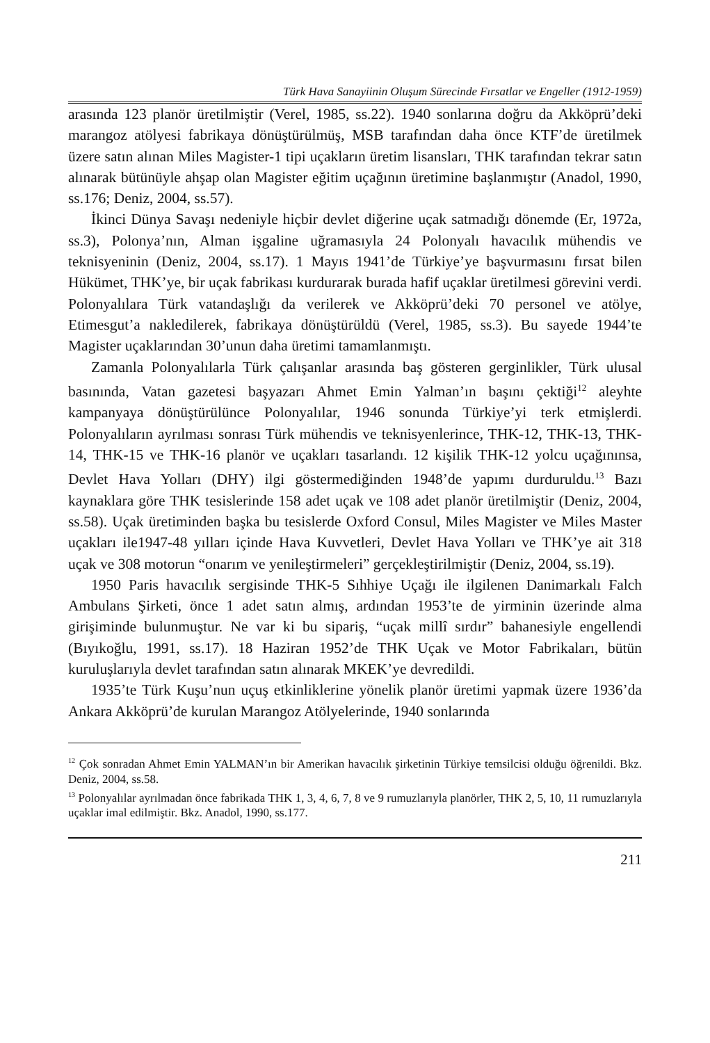Türk Hava Sanayiinin Oluşum Sürecinde Fırsatlar ve Engeller (1912-1959)
arasında 123 planör üretilmiştir (Verel, 1985, ss.22). 1940 sonlarına doğru da Akköprü’deki marangoz atölyesi fabrikaya dönüştürülmüş, MSB tarafından daha önce KTF’de üretilmek üzere satın alınan Miles Magister-1 tipi uçakların üretim lisansları, THK tarafından tekrar satın alınarak bütünüyle ahşap olan Magister eğitim uçağının üretimine başlanmıştır (Anadol, 1990, ss.176; Deniz, 2004, ss.57).
İkinci Dünya Savaşı nedeniyle hiçbir devlet diğerine uçak satmadığı dönemde (Er, 1972a, ss.3), Polonya’nın, Alman işgaline uğramasıyla 24 Polonyalı havacılık mühendis ve teknisyeninin (Deniz, 2004, ss.17). 1 Mayıs 1941’de Türkiye’ye başvurmasını fırsat bilen Hükümet, THK’ye, bir uçak fabrikası kurdurarak burada hafif uçaklar üretilmesi görevini verdi. Polonyalılara Türk vatandaşlığı da verilerek ve Akköprü’deki 70 personel ve atölye, Etimesgut’a nakledilerek, fabrikaya dönüştürüldü (Verel, 1985, ss.3). Bu sayede 1944’te Magister uçaklarından 30’unun daha üretimi tamamlanmıştı.
Zamanla Polonyalılarla Türk çalışanlar arasında baş gösteren gerginlikler, Türk ulusal basınında, Vatan gazetesi başyazarı Ahmet Emin Yalman’ın başını çektiği<sup>12</sup> aleyhte kampanyaya dönüştürülünce Polonyalılar, 1946 sonunda Türkiye’yi terk etmişlerdi. Polonyalıların ayrılması sonrası Türk mühendis ve teknisyenlerince, THK-12, THK-13, THK-14, THK-15 ve THK-16 planör ve uçakları tasarlandı. 12 kişilik THK-12 yolcu uçağınınsa, Devlet Hava Yolları (DHY) ilgi göstermediğinden 1948’de yapımı durduruldu.<sup>13</sup> Bazı kaynaklara göre THK tesislerinde 158 adet uçak ve 108 adet planör üretilmiştir (Deniz, 2004, ss.58). Uçak üretiminden başka bu tesislerde Oxford Consul, Miles Magister ve Miles Master uçakları ile1947-48 yılları içinde Hava Kuvvetleri, Devlet Hava Yolları ve THK’ye ait 318 uçak ve 308 motorun “onarım ve yenileştirmeleri” gerçekleştirilmiştir (Deniz, 2004, ss.19).
1950 Paris havacılık sergisinde THK-5 Sıhhiye Uçağı ile ilgilenen Danimarkalı Falch Ambulans Şirketi, önce 1 adet satın almış, ardından 1953’te de yirminin üzerinde alma girişiminde bulunmuştur. Ne var ki bu sipariş, “uçak millî sırdır” bahanesiyle engellendi (Bıyıkoğlu, 1991, ss.17). 18 Haziran 1952’de THK Uçak ve Motor Fabrikaları, bütün kuruluşlarıyla devlet tarafından satın alınarak MKEK’ye devredildi.
1935’te Türk Kuşu’nun uçuş etkinliklerine yönelik planör üretimi yapmak üzere 1936’da Ankara Akköprü’de kurulan Marangoz Atölyelerinde, 1940 sonlarında
<sup>12</sup> Çok sonradan Ahmet Emin YALMAN’ın bir Amerikan havacılık şirketinin Türkiye temsilcisi olduğu öğrenildi. Bkz. Deniz, 2004, ss.58.
<sup>13</sup> Polonyalılar ayrılmadan önce fabrikada THK 1, 3, 4, 6, 7, 8 ve 9 rumuzlarıyla planörler, THK 2, 5, 10, 11 rumuzlarıyla uçaklar imal edilmiştir. Bkz. Anadol, 1990, ss.177.
211